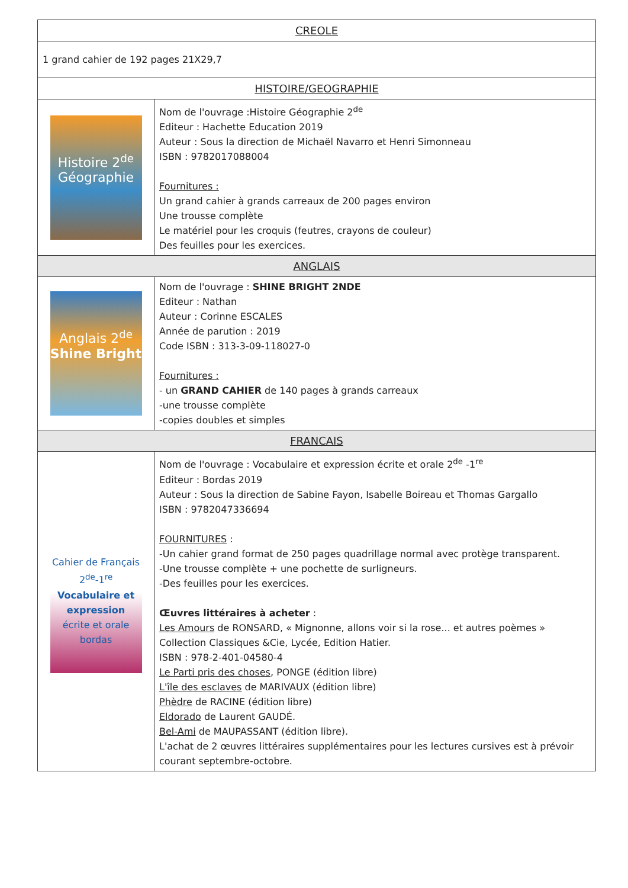| CREOLE | |
| --- | --- |
| 1 grand cahier de 192 pages 21X29,7 | |
| HISTOIRE/GEOGRAPHIE | |
| Histoire 2<sup>de</sup> Géographie | Nom de l'ouvrage :Histoire Géographie 2<sup>de</sup> Editeur : Hachette Education 2019 Auteur : Sous la direction de Michaël Navarro et Henri Simonneau ISBN : 9782017088004 Fournitures : Un grand cahier à grands carreaux de 200 pages environ Une trousse complète Le matériel pour les croquis (feutres, crayons de couleur) Des feuilles pour les exercices. |
| ANGLAIS | |
| Anglais 2<sup>de</sup> Shine Bright | Nom de l'ouvrage : SHINE BRIGHT 2NDE Editeur : Nathan Auteur : Corinne ESCALES Année de parution : 2019 Code ISBN : 313-3-09-118027-0 Fournitures : - un GRAND CAHIER de 140 pages à grands carreaux -une trousse complète -copies doubles et simples |
| FRANCAIS | |
| Cahier de Français 2<sup>de</sup>-1<sup>re</sup> Vocabulaire et expression écrite et orale bordas | Nom de l'ouvrage : Vocabulaire et expression écrite et orale 2<sup>de</sup> -1<sup>re</sup> Editeur : Bordas 2019 Auteur : Sous la direction de Sabine Fayon, Isabelle Boireau et Thomas Gargallo ISBN : 9782047336694 FOURNITURES : -Un cahier grand format de 250 pages quadrillage normal avec protège transparent. -Une trousse complète + une pochette de surligneurs. -Des feuilles pour les exercices. Œuvres littéraires à acheter : Les Amours de RONSARD, « Mignonne, allons voir si la rose... et autres poèmes » Collection Classiques &Cie, Lycée, Edition Hatier. ISBN : 978-2-401-04580-4 Le Parti pris des choses , PONGE (édition libre) L'île des esclaves de MARIVAUX (édition libre) Phèdre de RACINE (édition libre) Eldorado de Laurent GAUDÉ. Bel-Ami de MAUPASSANT (édition libre). L'achat de 2 œuvres littéraires supplémentaires pour les lectures cursives est à prévoir courant septembre-octobre. |